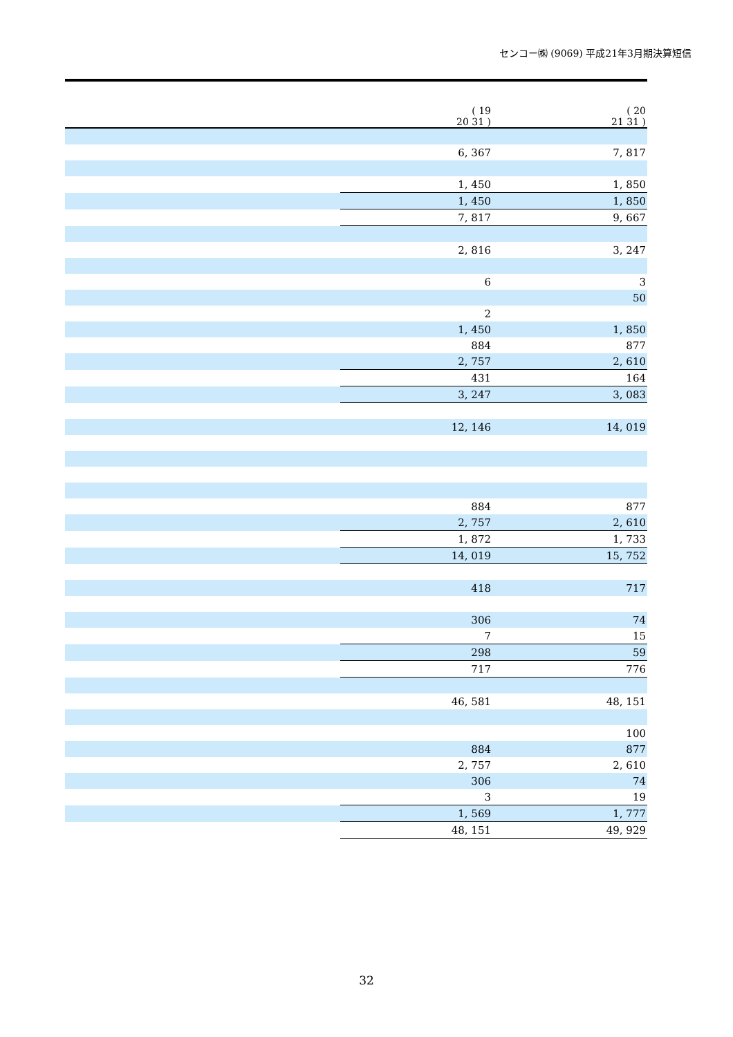センコー㈱ (9069) 平成21年3月期決算短信
| | ( 19 20 31 ) | ( 20 21 31 ) |
| --- | --- | --- |
| | 6, 367 | 7, 817 |
| | 1, 450 | 1, 850 |
| | 1, 450 | 1, 850 |
| | 7, 817 | 9, 667 |
| | 2, 816 | 3, 247 |
| | 6 | 3 |
| | | 50 |
| | 2 | |
| | 1, 450 | 1, 850 |
| | 884 | 877 |
| | 2, 757 | 2, 610 |
| | 431 | 164 |
| | 3, 247 | 3, 083 |
| | 12, 146 | 14, 019 |
| | 884 | 877 |
| | 2, 757 | 2, 610 |
| | 1, 872 | 1, 733 |
| | 14, 019 | 15, 752 |
| | 418 | 717 |
| | 306 | 74 |
| | 7 | 15 |
| | 298 | 59 |
| | 717 | 776 |
| | 46, 581 | 48, 151 |
| | | 100 |
| | 884 | 877 |
| | 2, 757 | 2, 610 |
| | 306 | 74 |
| | 3 | 19 |
| | 1, 569 | 1, 777 |
| | 48, 151 | 49, 929 |
32